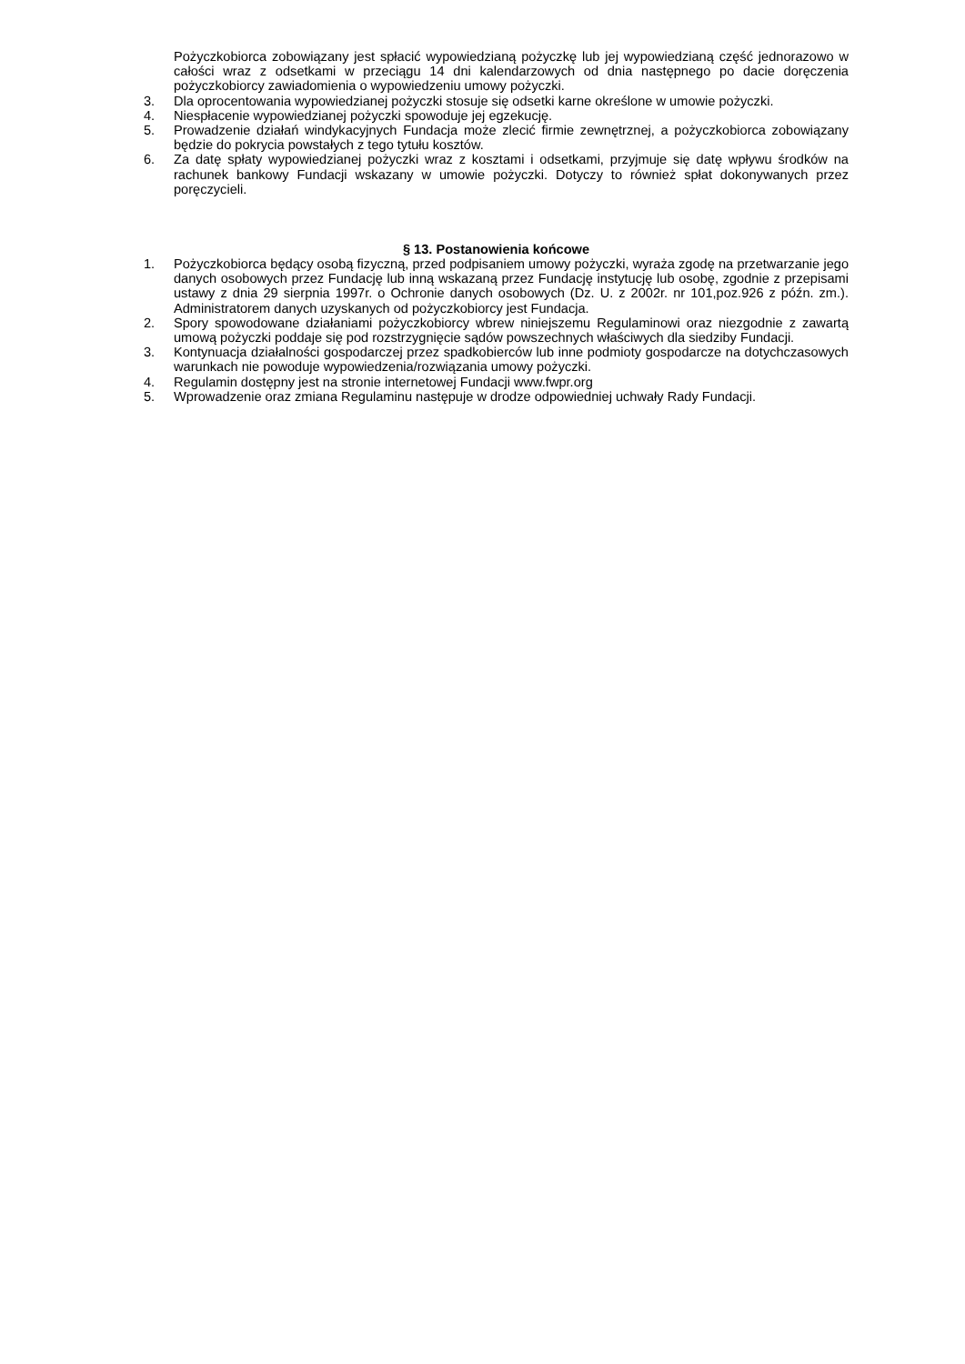Pożyczkobiorca zobowiązany jest spłacić wypowiedzianą pożyczkę lub jej wypowiedzianą część jednorazowo w całości wraz z odsetkami w przeciągu 14 dni kalendarzowych od dnia następnego po dacie doręczenia pożyczkobiorcy zawiadomienia o wypowiedzeniu umowy pożyczki.
3. Dla oprocentowania wypowiedzianej pożyczki stosuje się odsetki karne określone w umowie pożyczki.
4. Niespłacenie wypowiedzianej pożyczki spowoduje jej egzekucję.
5. Prowadzenie działań windykacyjnych Fundacja może zlecić firmie zewnętrznej, a pożyczkobiorca zobowiązany będzie do pokrycia powstałych z tego tytułu kosztów.
6. Za datę spłaty wypowiedzianej pożyczki wraz z kosztami i odsetkami, przyjmuje się datę wpływu środków na rachunek bankowy Fundacji wskazany w umowie pożyczki. Dotyczy to również spłat dokonywanych przez poręczycieli.
§ 13. Postanowienia końcowe
1. Pożyczkobiorca będący osobą fizyczną, przed podpisaniem umowy pożyczki, wyraża zgodę na przetwarzanie jego danych osobowych przez Fundację lub inną wskazaną przez Fundację instytucję lub osobę, zgodnie z przepisami ustawy z dnia 29 sierpnia 1997r. o Ochronie danych osobowych (Dz. U. z 2002r. nr 101,poz.926 z późn. zm.). Administratorem danych uzyskanych od pożyczkobiorcy jest Fundacja.
2. Spory spowodowane działaniami pożyczkobiorcy wbrew niniejszemu Regulaminowi oraz niezgodnie z zawartą umową pożyczki poddaje się pod rozstrzygnięcie sądów powszechnych właściwych dla siedziby Fundacji.
3. Kontynuacja działalności gospodarczej przez spadkobierców lub inne podmioty gospodarcze na dotychczasowych warunkach nie powoduje wypowiedzenia/rozwiązania umowy pożyczki.
4. Regulamin dostępny jest na stronie internetowej Fundacji www.fwpr.org
5. Wprowadzenie oraz zmiana Regulaminu następuje w drodze odpowiedniej uchwały Rady Fundacji.